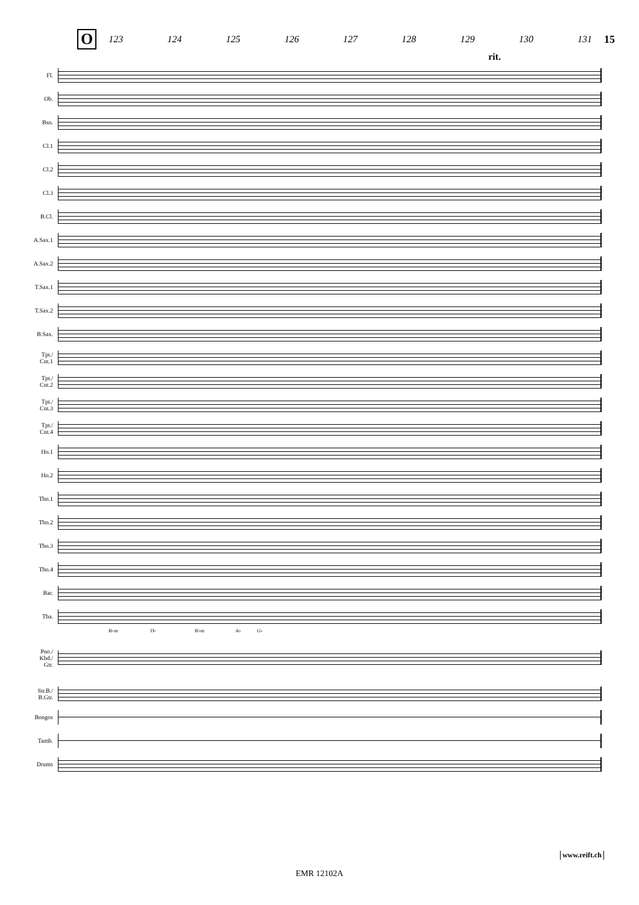O
123 124 125 126 127 128 129 130 131
15
rit.
Fl.
Ob.
Bsn.
Cl.1
Cl.2
Cl.3
B.Cl.
A.Sax.1
A.Sax.2
T.Sax.1
T.Sax.2
B.Sax.
Tpt./
Cnt.1
Tpt./
Cnt.2
Tpt./
Cnt.3
Tpt./
Cnt.4
Hn.1
Hn.2
Tbn.1
Tbn.2
Tbn.3
Tbn.4
Bar.
Tba.
B♭m D♭ B♭m A♭ G♭
Pno./
Kbd./
Gtr.
Str.B./
B.Gtr.
Bongos
Tamb.
Drums
www.reift.ch
EMR 12102A